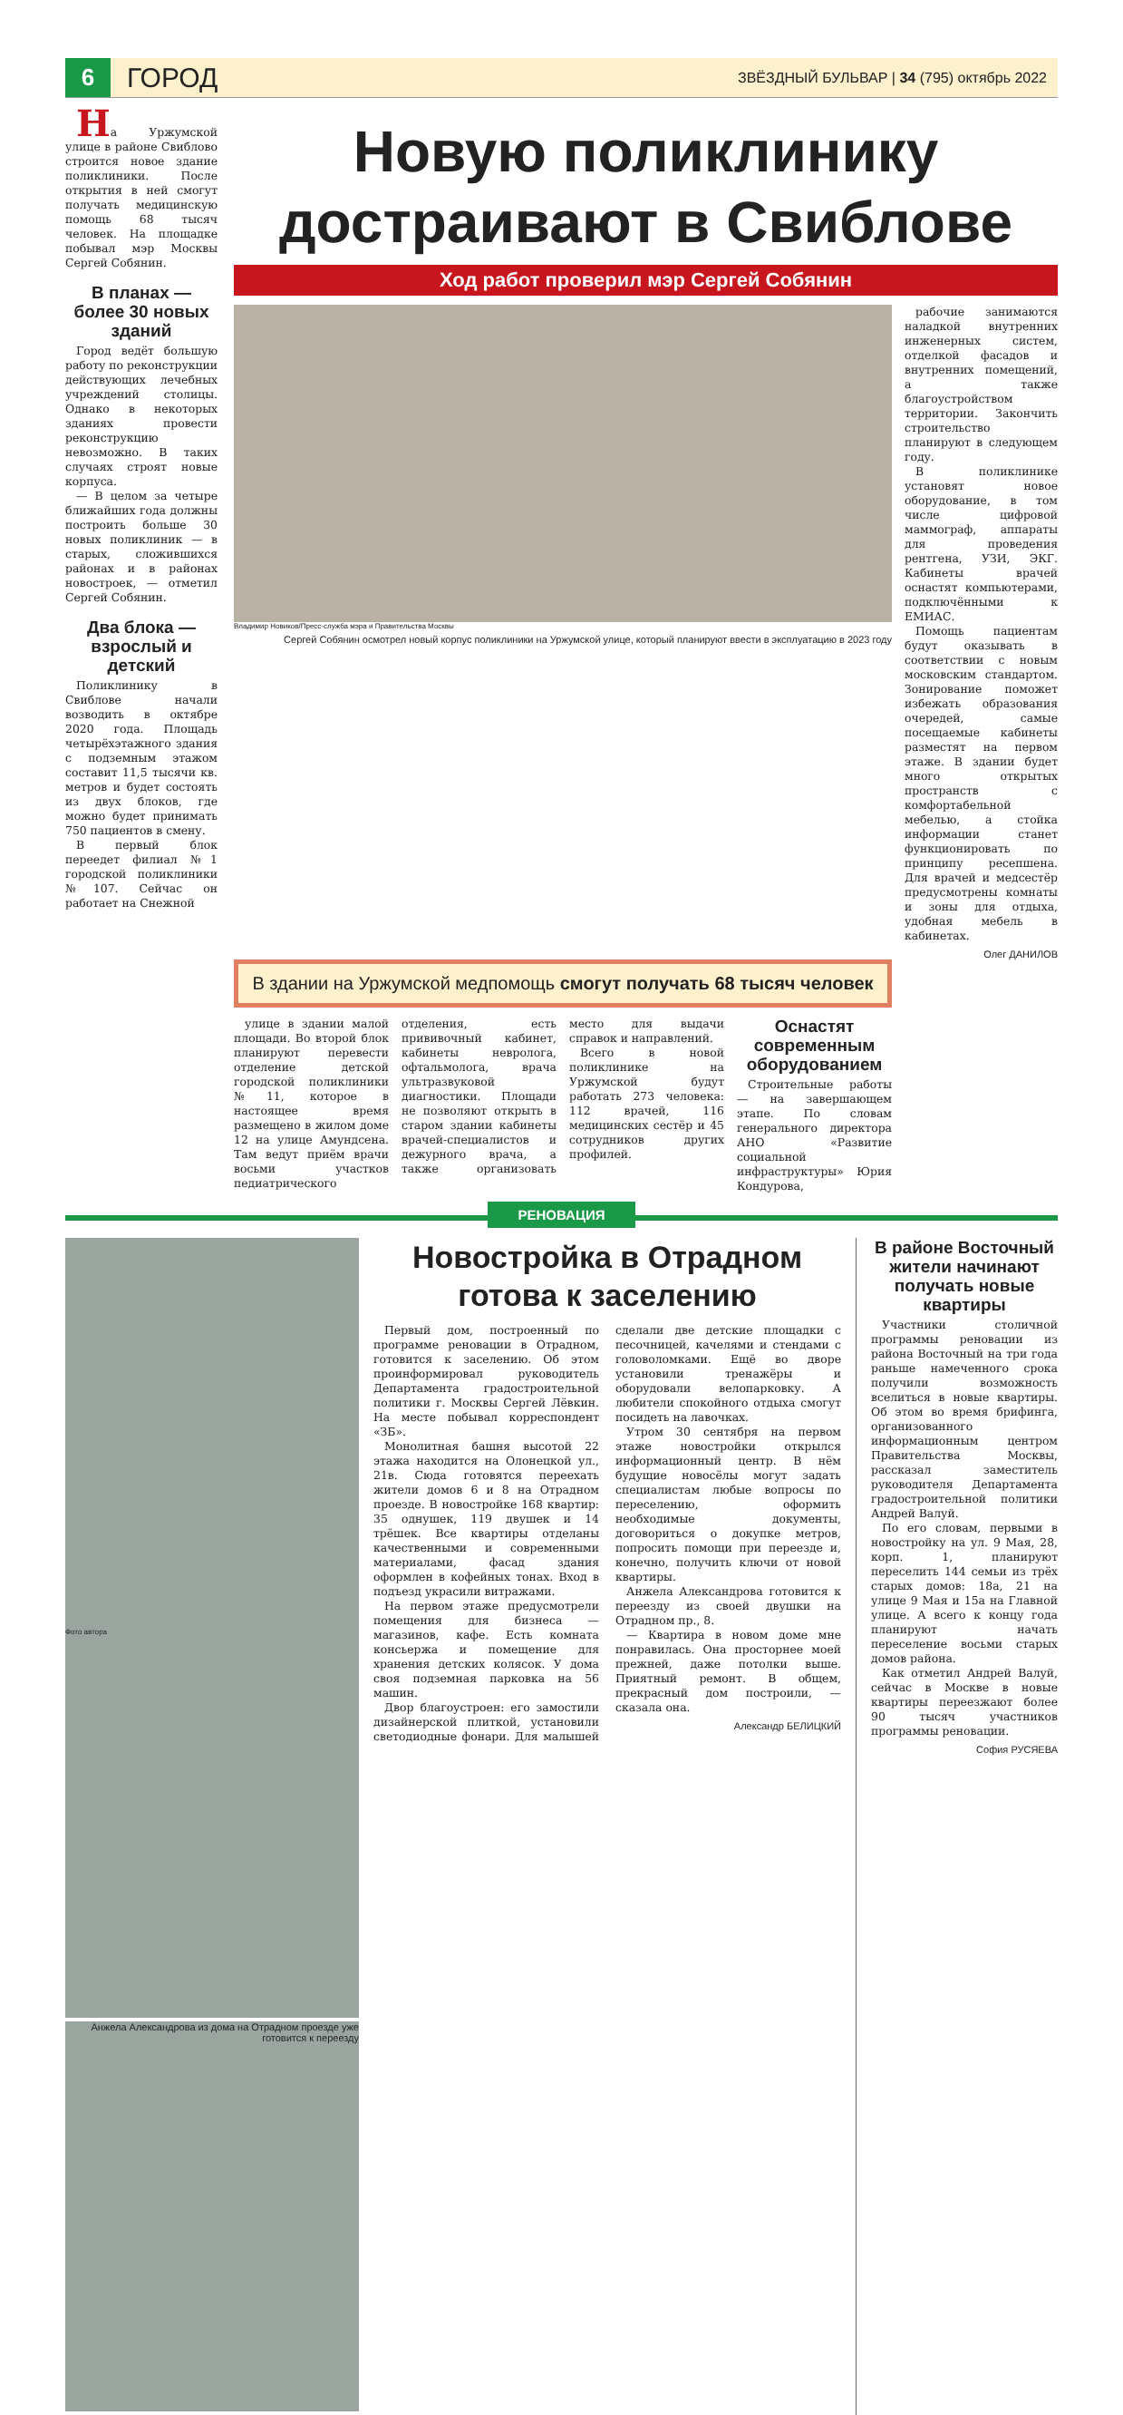6
ГОРОД
ЗВЁЗДНЫЙ БУЛЬВАР | 34 (795) октябрь 2022
На Уржумской улице в районе Свиблово строится новое здание поликлиники. После открытия в ней смогут получать медицинскую помощь 68 тысяч человек. На площадке побывал мэр Москвы Сергей Собянин.
В планах — более 30 новых зданий
Город ведёт большую работу по реконструкции действующих лечебных учреждений столицы. Однако в некоторых зданиях провести реконструкцию невозможно. В таких случаях строят новые корпуса.
— В целом за четыре ближайших года должны построить больше 30 новых поликлиник — в старых, сложившихся районах и в районах новостроек, — отметил Сергей Собянин.
Два блока — взрослый и детский
Поликлинику в Свиблове начали возводить в октябре 2020 года. Площадь четырёхэтажного здания с подземным этажом составит 11,5 тысячи кв. метров и будет состоять из двух блоков, где можно будет принимать 750 пациентов в смену.
В первый блок переедет филиал №1 городской поликлиники №107. Сейчас он работает на Снежной
Новую поликлинику достраивают в Свиблове
Ход работ проверил мэр Сергей Собянин
Владимир Новиков/Пресс-служба мэра и Правительства Москвы
Сергей Собянин осмотрел новый корпус поликлиники на Уржумской улице, который планируют ввести в эксплуатацию в 2023 году
рабочие занимаются наладкой внутренних инженерных систем, отделкой фасадов и внутренних помещений, а также благоустройством территории. Закончить строительство планируют в следующем году.
В поликлинике установят новое оборудование, в том числе цифровой маммограф, аппараты для проведения рентгена, УЗИ, ЭКГ. Кабинеты врачей оснастят компьютерами, подключёнными к ЕМИАС.
Помощь пациентам будут оказывать в соответствии с новым московским стандартом. Зонирование поможет избежать образования очередей, самые посещаемые кабинеты разместят на первом этаже. В здании будет много открытых пространств с комфортабельной мебелью, а стойка информации станет функционировать по принципу ресепшена. Для врачей и медсестёр предусмотрены комнаты и зоны для отдыха, удобная мебель в кабинетах.
Олег ДАНИЛОВ
В здании на Уржумской медпомощь смогут получать 68 тысяч человек
улице в здании малой площади. Во второй блок планируют перевести отделение детской городской поликлиники №11, которое в настоящее время размещено в жилом доме 12 на улице Амундсена. Там ведут приём врачи восьми участков педиатрического отделения, есть прививочный кабинет, кабинеты невролога, офтальмолога, врача ультразвуковой диагностики. Площади не позволяют открыть в старом здании кабинеты врачей-специалистов и дежурного врача, а также организовать место для выдачи справок и направлений.
Всего в новой поликлинике на Уржумской будут работать 273 человека: 112 врачей, 116 медицинских сестёр и 45 сотрудников других профилей.
Оснастят современным оборудованием
Строительные работы — на завершающем этапе. По словам генерального директора АНО «Развитие социальной инфраструктуры» Юрия Кондурова,
РЕНОВАЦИЯ
Фото автора
Анжела Александрова из дома на Отрадном проезде уже готовится к переезду
Новостройка в Отрадном готова к заселению
Первый дом, построенный по программе реновации в Отрадном, готовится к заселению. Об этом проинформировал руководитель Департамента градостроительной политики г. Москвы Сергей Лёвкин. На месте побывал корреспондент «ЗБ».
Монолитная башня высотой 22 этажа находится на Олонецкой ул., 21в. Сюда готовятся переехать жители домов 6 и 8 на Отрадном проезде. В новостройке 168 квартир: 35 однушек, 119 двушек и 14 трёшек. Все квартиры отделаны качественными и современными материалами, фасад здания оформлен в кофейных тонах. Вход в подъезд украсили витражами.
На первом этаже предусмотрели помещения для бизнеса — магазинов, кафе. Есть комната консьержа и помещение для хранения детских колясок. У дома своя подземная парковка на 56 машин.
Двор благоустроен: его замостили дизайнерской плиткой, установили светодиодные фонари. Для малышей сделали две детские площадки с песочницей, качелями и стендами с головоломками. Ещё во дворе установили тренажёры и оборудовали велопарковку. А любители спокойного отдыха смогут посидеть на лавочках.
Утром 30 сентября на первом этаже новостройки открылся информационный центр. В нём будущие новосёлы могут задать специалистам любые вопросы по переселению, оформить необходимые документы, договориться о докупке метров, попросить помощи при переезде и, конечно, получить ключи от новой квартиры.
Анжела Александрова готовится к переезду из своей двушки на Отрадном пр., 8.
— Квартира в новом доме мне понравилась. Она просторнее моей прежней, даже потолки выше. Приятный ремонт. В общем, прекрасный дом построили, — сказала она.
Александр БЕЛИЦКИЙ
В районе Восточный жители начинают получать новые квартиры
Участники столичной программы реновации из района Восточный на три года раньше намеченного срока получили возможность вселиться в новые квартиры. Об этом во время брифинга, организованного информационным центром Правительства Москвы, рассказал заместитель руководителя Департамента градостроительной политики Андрей Валуй.
По его словам, первыми в новостройку на ул. 9 Мая, 28, корп. 1, планируют переселить 144 семьи из трёх старых домов: 18а, 21 на улице 9 Мая и 15а на Главной улице. А всего к концу года планируют начать переселение восьми старых домов района.
Как отметил Андрей Валуй, сейчас в Москве в новые квартиры переезжают более 90 тысяч участников программы реновации.
София РУСЯЕВА